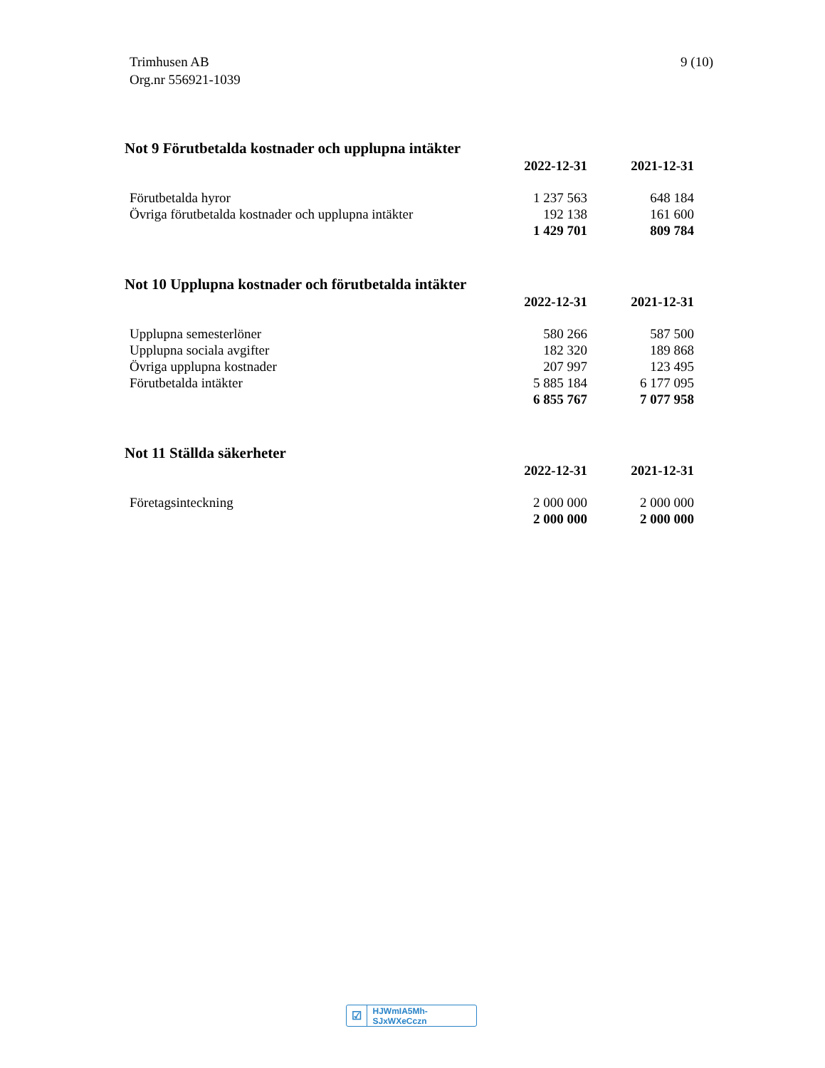Trimhusen AB
Org.nr 556921-1039
9 (10)
Not 9 Förutbetalda kostnader och upplupna intäkter
| | 2022-12-31 | 2021-12-31 |
| Förutbetalda hyror | 1 237 563 | 648 184 |
| Övriga förutbetalda kostnader och upplupna intäkter | 192 138 | 161 600 |
| | 1 429 701 | 809 784 |
Not 10 Upplupna kostnader och förutbetalda intäkter
| | 2022-12-31 | 2021-12-31 |
| Upplupna semesterlöner | 580 266 | 587 500 |
| Upplupna sociala avgifter | 182 320 | 189 868 |
| Övriga upplupna kostnader | 207 997 | 123 495 |
| Förutbetalda intäkter | 5 885 184 | 6 177 095 |
| | 6 855 767 | 7 077 958 |
Not 11 Ställda säkerheter
| | 2022-12-31 | 2021-12-31 |
| Företagsinteckning | 2 000 000 | 2 000 000 |
| | 2 000 000 | 2 000 000 |
☑ HJWmIA5Mh-SJxWXeCczn